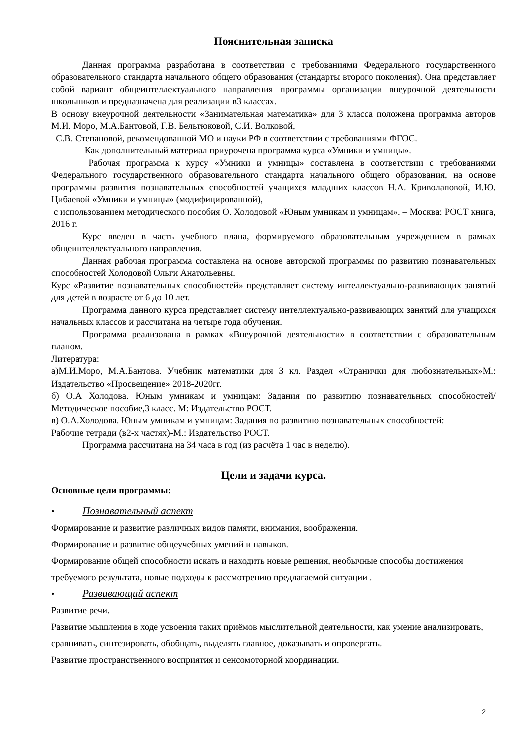Пояснительная записка
Данная программа разработана в соответствии с требованиями Федерального государственного образовательного стандарта начального общего образования (стандарты второго поколения). Она представляет собой вариант общеинтеллектуального направления программы организации внеурочной деятельности школьников и предназначена для реализации в3 классах.
В основу внеурочной деятельности «Занимательная математика» для 3 класса положена программа авторов М.И. Моро, М.А.Бантовой, Г.В. Бельтюковой, С.И. Волковой,
С.В. Степановой, рекомендованной МО и науки РФ в соответствии с требованиями ФГОС.
Как дополнительный материал приурочена программа курса «Умники и умницы».
Рабочая программа к курсу «Умники и умницы» составлена в соответствии с требованиями Федерального государственного образовательного стандарта начального общего образования, на основе программы развития познавательных способностей учащихся младших классов Н.А. Криволаповой, И.Ю. Цибаевой «Умники и умницы» (модифицированной),
с использованием методического пособия О. Холодовой «Юным умникам и умницам». – Москва: РОСТ книга, 2016 г.
Курс введен в часть учебного плана, формируемого образовательным учреждением в рамках общеинтеллектуального направления.
Данная рабочая программа составлена на основе авторской программы по развитию познавательных способностей Холодовой Ольги Анатольевны.
Курс «Развитие познавательных способностей» представляет систему интеллектуально-развивающих занятий для детей в возрасте от 6 до 10 лет.
Программа данного курса представляет систему интеллектуально-развивающих занятий для учащихся начальных классов и рассчитана на четыре года обучения.
Программа реализована в рамках «Внеурочной деятельности» в соответствии с образовательным планом.
Литература:
а)М.И.Моро, М.А.Бантова. Учебник математики для 3 кл. Раздел «Странички для любознательных»М.: Издательство «Просвещение» 2018-2020гг.
б) О.А Холодова. Юным умникам и умницам: Задания по развитию познавательных способностей/Методическое пособие,3 класс. М: Издательство РОСТ.
в) О.А.Холодова. Юным умникам и умницам: Задания по развитию познавательных способностей:
Рабочие тетради (в2-х частях)-М.: Издательство РОСТ.
Программа рассчитана на 34 часа в год (из расчёта 1 час в неделю).
Цели и задачи курса.
Основные цели программы:
• Познавательный аспект
Формирование и развитие различных видов памяти, внимания, воображения.
Формирование и развитие общеучебных умений и навыков.
Формирование общей способности искать и находить новые решения, необычные способы достижения требуемого результата, новые подходы к рассмотрению предлагаемой ситуации .
• Развивающий аспект
Развитие речи.
Развитие мышления в ходе усвоения таких приёмов мыслительной деятельности, как умение анализировать, сравнивать, синтезировать, обобщать, выделять главное, доказывать и опровергать.
Развитие пространственного восприятия и сенсомоторной координации.
2